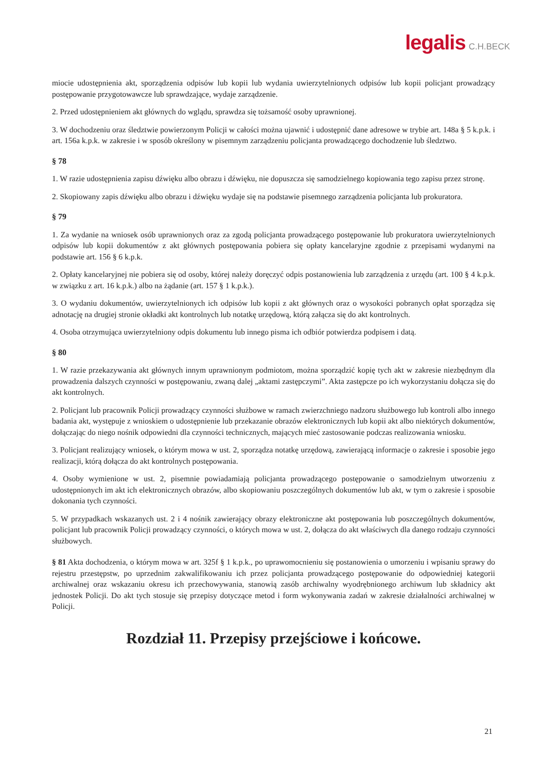legalis C.H.BECK
miocie udostępnienia akt, sporządzenia odpisów lub kopii lub wydania uwierzytelnionych odpisów lub kopii policjant prowadzący postępowanie przygotowawcze lub sprawdzające, wydaje zarządzenie.
2. Przed udostępnieniem akt głównych do wglądu, sprawdza się tożsamość osoby uprawnionej.
3. W dochodzeniu oraz śledztwie powierzonym Policji w całości można ujawnić i udostępnić dane adresowe w trybie art. 148a § 5 k.p.k. i art. 156a k.p.k. w zakresie i w sposób określony w pisemnym zarządzeniu policjanta prowadzącego dochodzenie lub śledztwo.
§ 78
1. W razie udostępnienia zapisu dźwięku albo obrazu i dźwięku, nie dopuszcza się samodzielnego kopiowania tego zapisu przez stronę.
2. Skopiowany zapis dźwięku albo obrazu i dźwięku wydaje się na podstawie pisemnego zarządzenia policjanta lub prokuratora.
§ 79
1. Za wydanie na wniosek osób uprawnionych oraz za zgodą policjanta prowadzącego postępowanie lub prokuratora uwierzytelnionych odpisów lub kopii dokumentów z akt głównych postępowania pobiera się opłaty kancelaryjne zgodnie z przepisami wydanymi na podstawie art. 156 § 6 k.p.k.
2. Opłaty kancelaryjnej nie pobiera się od osoby, której należy doręczyć odpis postanowienia lub zarządzenia z urzędu (art. 100 § 4 k.p.k. w związku z art. 16 k.p.k.) albo na żądanie (art. 157 § 1 k.p.k.).
3. O wydaniu dokumentów, uwierzytelnionych ich odpisów lub kopii z akt głównych oraz o wysokości pobranych opłat sporządza się adnotację na drugiej stronie okładki akt kontrolnych lub notatkę urzędową, którą załącza się do akt kontrolnych.
4. Osoba otrzymująca uwierzytelniony odpis dokumentu lub innego pisma ich odbiór potwierdza podpisem i datą.
§ 80
1. W razie przekazywania akt głównych innym uprawnionym podmiotom, można sporządzić kopię tych akt w zakresie niezbędnym dla prowadzenia dalszych czynności w postępowaniu, zwaną dalej „aktami zastępczymi”. Akta zastępcze po ich wykorzystaniu dołącza się do akt kontrolnych.
2. Policjant lub pracownik Policji prowadzący czynności służbowe w ramach zwierzchniego nadzoru służbowego lub kontroli albo innego badania akt, występuje z wnioskiem o udostępnienie lub przekazanie obrazów elektronicznych lub kopii akt albo niektórych dokumentów, dołączając do niego nośnik odpowiedni dla czynności technicznych, mających mieć zastosowanie podczas realizowania wniosku.
3. Policjant realizujący wniosek, o którym mowa w ust. 2, sporządza notatkę urzędową, zawierającą informacje o zakresie i sposobie jego realizacji, którą dołącza do akt kontrolnych postępowania.
4. Osoby wymienione w ust. 2, pisemnie powiadamiają policjanta prowadzącego postępowanie o samodzielnym utworzeniu z udostępnionych im akt ich elektronicznych obrazów, albo skopiowaniu poszczególnych dokumentów lub akt, w tym o zakresie i sposobie dokonania tych czynności.
5. W przypadkach wskazanych ust. 2 i 4 nośnik zawierający obrazy elektroniczne akt postępowania lub poszczególnych dokumentów, policjant lub pracownik Policji prowadzący czynności, o których mowa w ust. 2, dołącza do akt właściwych dla danego rodzaju czynności służbowych.
§ 81 Akta dochodzenia, o którym mowa w art. 325f § 1 k.p.k., po uprawomocnieniu się postanowienia o umorzeniu i wpisaniu sprawy do rejestru przestępstw, po uprzednim zakwalifikowaniu ich przez policjanta prowadzącego postępowanie do odpowiedniej kategorii archiwalnej oraz wskazaniu okresu ich przechowywania, stanowią zasób archiwalny wyodrębnionego archiwum lub składnicy akt jednostek Policji. Do akt tych stosuje się przepisy dotyczące metod i form wykonywania zadań w zakresie działalności archiwalnej w Policji.
Rozdział 11. Przepisy przejściowe i końcowe.
21